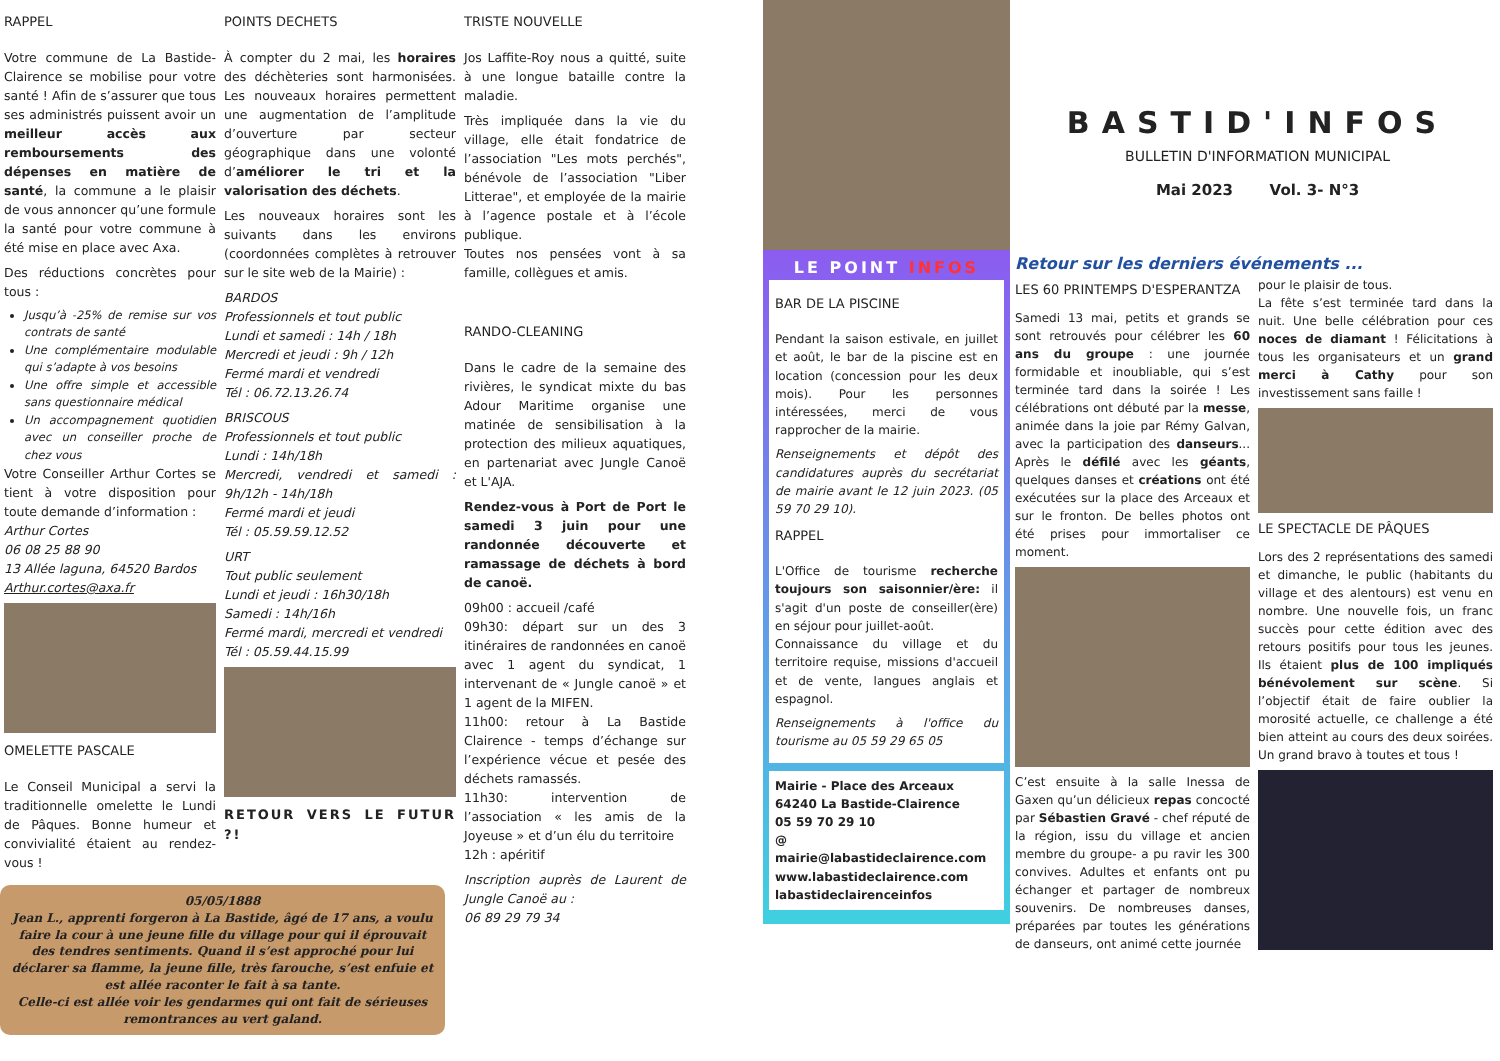RAPPEL
Votre commune de La Bastide-Clairence se mobilise pour votre santé ! Afin de s’assurer que tous ses administrés puissent avoir un meilleur accès aux remboursements des dépenses en matière de santé, la commune a le plaisir de vous annoncer qu’une formule la santé pour votre commune à été mise en place avec Axa.
Des réductions concrètes pour tous :
Jusqu’à -25% de remise sur vos contrats de santé
Une complémentaire modulable qui s’adapte à vos besoins
Une offre simple et accessible sans questionnaire médical
Un accompagnement quotidien avec un conseiller proche de chez vous
Votre Conseiller Arthur Cortes se tient à votre disposition pour toute demande d’information :
Arthur Cortes
06 08 25 88 90
13 Allée laguna, 64520 Bardos
Arthur.cortes@axa.fr
OMELETTE PASCALE
Le Conseil Municipal a servi la traditionnelle omelette le Lundi de Pâques. Bonne humeur et convivialité étaient au rendez-vous !
POINTS DECHETS
À compter du 2 mai, les horaires des déchèteries sont harmonisées. Les nouveaux horaires permettent une augmentation de l’amplitude d’ouverture par secteur géographique dans une volonté d’améliorer le tri et la valorisation des déchets.
Les nouveaux horaires sont les suivants dans les environs (coordonnées complètes à retrouver sur le site web de la Mairie) :
BARDOS
Professionnels et tout public
Lundi et samedi : 14h / 18h
Mercredi et jeudi : 9h / 12h
Fermé mardi et vendredi
Tél : 06.72.13.26.74
BRISCOUS
Professionnels et tout public
Lundi : 14h/18h
Mercredi, vendredi et samedi : 9h/12h - 14h/18h
Fermé mardi et jeudi
Tél : 05.59.59.12.52
URT
Tout public seulement
Lundi et jeudi : 16h30/18h
Samedi : 14h/16h
Fermé mardi, mercredi et vendredi
Tél : 05.59.44.15.99
RETOUR VERS LE FUTUR ?!
TRISTE NOUVELLE
Jos Laffite-Roy nous a quitté, suite à une longue bataille contre la maladie.
Très impliquée dans la vie du village, elle était fondatrice de l’association "Les mots perchés", bénévole de l’association "Liber Litterae", et employée de la mairie à l’agence postale et à l’école publique.
Toutes nos pensées vont à sa famille, collègues et amis.
RANDO-CLEANING
Dans le cadre de la semaine des rivières, le syndicat mixte du bas Adour Maritime organise une matinée de sensibilisation à la protection des milieux aquatiques, en partenariat avec Jungle Canoë et L'AJA.
Rendez-vous à Port de Port le samedi 3 juin pour une randonnée découverte et ramassage de déchets à bord de canoë.
09h00 : accueil /café
09h30: départ sur un des 3 itinéraires de randonnées en canoë avec 1 agent du syndicat, 1 intervenant de « Jungle canoë » et 1 agent de la MIFEN.
11h00: retour à La Bastide Clairence - temps d’échange sur l’expérience vécue et pesée des déchets ramassés.
11h30: intervention de l’association « les amis de la Joyeuse » et d’un élu du territoire
12h : apéritif
Inscription auprès de Laurent de Jungle Canoë au :
06 89 29 79 34
05/05/1888
Jean L., apprenti forgeron à La Bastide, âgé de 17 ans, a voulu faire la cour à une jeune fille du village pour qui il éprouvait des tendres sentiments. Quand il s’est approché pour lui déclarer sa flamme, la jeune fille, très farouche, s’est enfuie et est allée raconter le fait à sa tante.
Celle-ci est allée voir les gendarmes qui ont fait de sérieuses remontrances au vert galand.
LE POINT INFOS
BAR DE LA PISCINE
Pendant la saison estivale, en juillet et août, le bar de la piscine est en location (concession pour les deux mois). Pour les personnes intéressées, merci de vous rapprocher de la mairie.
Renseignements et dépôt des candidatures auprès du secrétariat de mairie avant le 12 juin 2023. (05 59 70 29 10).
RAPPEL
L'Office de tourisme recherche toujours son saisonnier/ère: il s'agit d'un poste de conseiller(ère) en séjour pour juillet-août.
Connaissance du village et du territoire requise, missions d'accueil et de vente, langues anglais et espagnol.
Renseignements à l'office du tourisme au 05 59 29 65 05
Mairie - Place des Arceaux
64240 La Bastide-Clairence
05 59 70 29 10
@ mairie@labastideclairence.com
www.labastideclairence.com
labastideclairenceinfos
BASTID'INFOS
BULLETIN D'INFORMATION MUNICIPAL
Mai 2023 Vol. 3- N°3
Retour sur les derniers événements ...
LES 60 PRINTEMPS D'ESPERANTZA
Samedi 13 mai, petits et grands se sont retrouvés pour célébrer les 60 ans du groupe : une journée formidable et inoubliable, qui s’est terminée tard dans la soirée ! Les célébrations ont débuté par la messe, animée dans la joie par Rémy Galvan, avec la participation des danseurs... Après le défilé avec les géants, quelques danses et créations ont été exécutées sur la place des Arceaux et sur le fronton. De belles photos ont été prises pour immortaliser ce moment.
C’est ensuite à la salle Inessa de Gaxen qu’un délicieux repas concocté par Sébastien Gravé - chef réputé de la région, issu du village et ancien membre du groupe- a pu ravir les 300 convives. Adultes et enfants ont pu échanger et partager de nombreux souvenirs. De nombreuses danses, préparées par toutes les générations de danseurs, ont animé cette journée
pour le plaisir de tous.
La fête s’est terminée tard dans la nuit. Une belle célébration pour ces noces de diamant ! Félicitations à tous les organisateurs et un grand merci à Cathy pour son investissement sans faille !
LE SPECTACLE DE PÂQUES
Lors des 2 représentations des samedi et dimanche, le public (habitants du village et des alentours) est venu en nombre. Une nouvelle fois, un franc succès pour cette édition avec des retours positifs pour tous les jeunes. Ils étaient plus de 100 impliqués bénévolement sur scène. Si l’objectif était de faire oublier la morosité actuelle, ce challenge a été bien atteint au cours des deux soirées. Un grand bravo à toutes et tous !